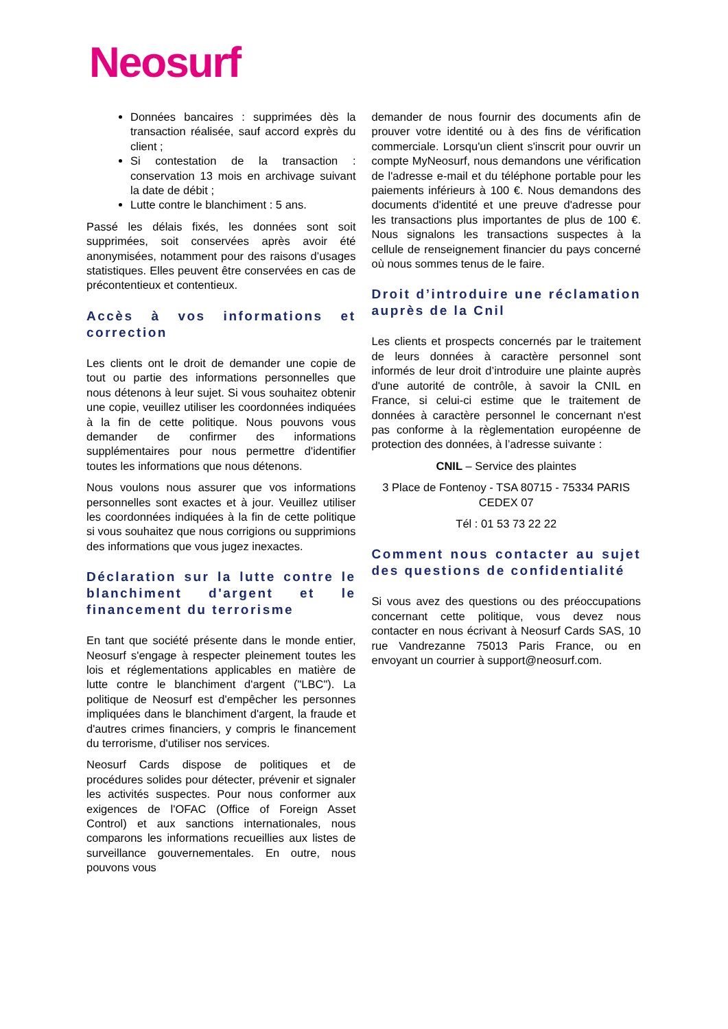Neosurf
Données bancaires : supprimées dès la transaction réalisée, sauf accord exprès du client ;
Si contestation de la transaction : conservation 13 mois en archivage suivant la date de débit ;
Lutte contre le blanchiment : 5 ans.
Passé les délais fixés, les données sont soit supprimées, soit conservées après avoir été anonymisées, notamment pour des raisons d’usages statistiques. Elles peuvent être conservées en cas de précontentieux et contentieux.
Accès à vos informations et correction
Les clients ont le droit de demander une copie de tout ou partie des informations personnelles que nous détenons à leur sujet. Si vous souhaitez obtenir une copie, veuillez utiliser les coordonnées indiquées à la fin de cette politique. Nous pouvons vous demander de confirmer des informations supplémentaires pour nous permettre d'identifier toutes les informations que nous détenons.
Nous voulons nous assurer que vos informations personnelles sont exactes et à jour. Veuillez utiliser les coordonnées indiquées à la fin de cette politique si vous souhaitez que nous corrigions ou supprimions des informations que vous jugez inexactes.
Déclaration sur la lutte contre le blanchiment d'argent et le financement du terrorisme
En tant que société présente dans le monde entier, Neosurf s'engage à respecter pleinement toutes les lois et réglementations applicables en matière de lutte contre le blanchiment d'argent ("LBC"). La politique de Neosurf est d'empêcher les personnes impliquées dans le blanchiment d'argent, la fraude et d'autres crimes financiers, y compris le financement du terrorisme, d'utiliser nos services.
Neosurf Cards dispose de politiques et de procédures solides pour détecter, prévenir et signaler les activités suspectes. Pour nous conformer aux exigences de l'OFAC (Office of Foreign Asset Control) et aux sanctions internationales, nous comparons les informations recueillies aux listes de surveillance gouvernementales. En outre, nous pouvons vous
demander de nous fournir des documents afin de prouver votre identité ou à des fins de vérification commerciale. Lorsqu'un client s'inscrit pour ouvrir un compte MyNeosurf, nous demandons une vérification de l'adresse e-mail et du téléphone portable pour les paiements inférieurs à 100 €. Nous demandons des documents d'identité et une preuve d'adresse pour les transactions plus importantes de plus de 100 €. Nous signalons les transactions suspectes à la cellule de renseignement financier du pays concerné où nous sommes tenus de le faire.
Droit d’introduire une réclamation auprès de la Cnil
Les clients et prospects concernés par le traitement de leurs données à caractère personnel sont informés de leur droit d’introduire une plainte auprès d'une autorité de contrôle, à savoir la CNIL en France, si celui-ci estime que le traitement de données à caractère personnel le concernant n'est pas conforme à la règlementation européenne de protection des données, à l’adresse suivante :
CNIL – Service des plaintes
3 Place de Fontenoy - TSA 80715 - 75334 PARIS CEDEX 07
Tél : 01 53 73 22 22
Comment nous contacter au sujet des questions de confidentialité
Si vous avez des questions ou des préoccupations concernant cette politique, vous devez nous contacter en nous écrivant à Neosurf Cards SAS, 10 rue Vandrezanne 75013 Paris France, ou en envoyant un courrier à support@neosurf.com.